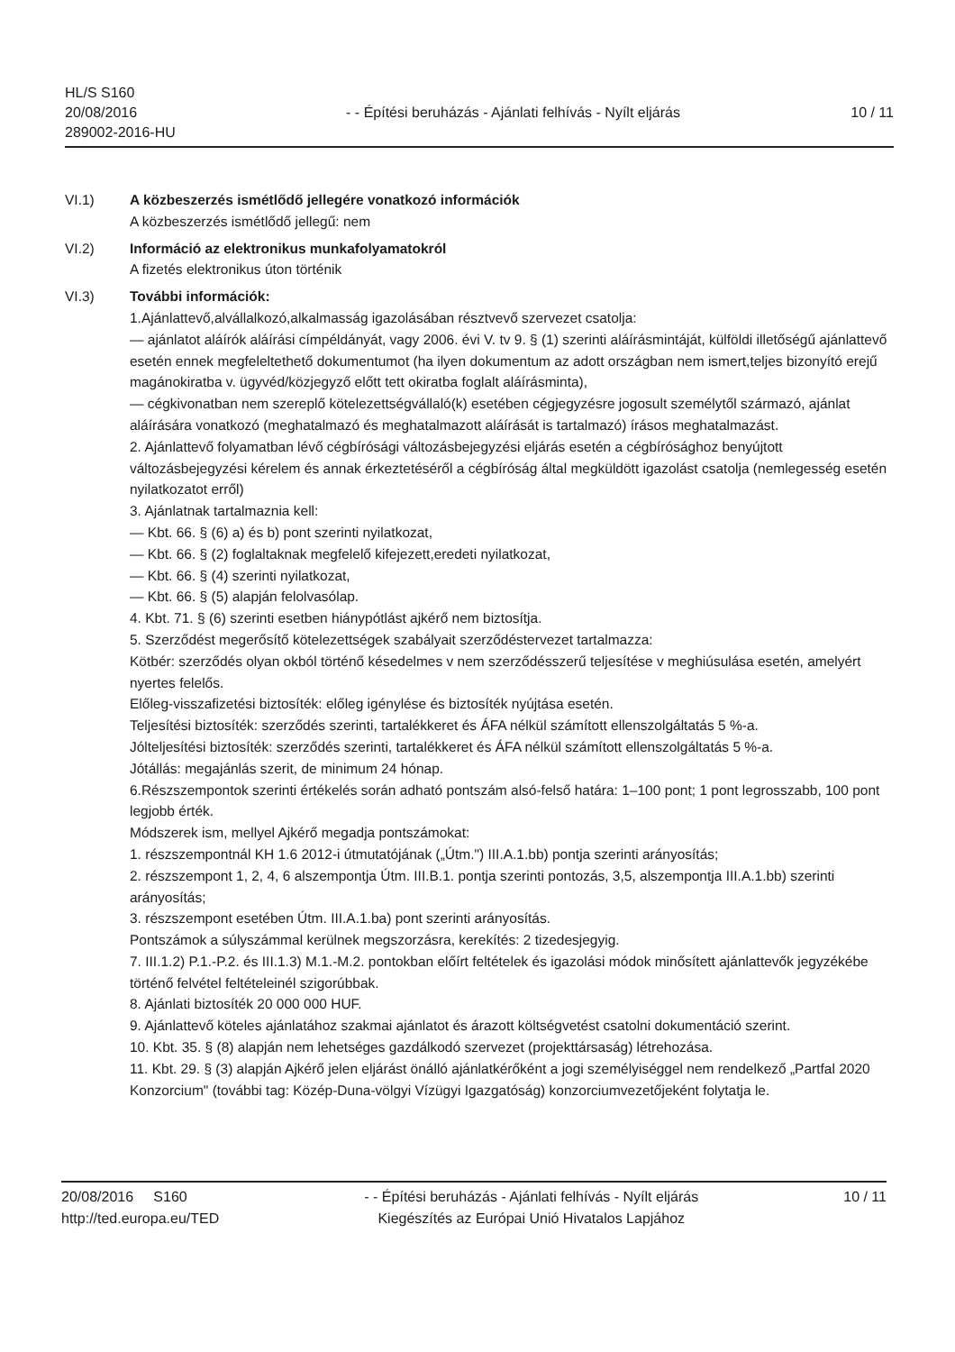HL/S S160
20/08/2016
289002-2016-HU
- - Építési beruházás - Ajánlati felhívás - Nyílt eljárás
10 / 11
VI.1) A közbeszerzés ismétlődő jellegére vonatkozó információk
A közbeszerzés ismétlődő jellegű: nem
VI.2) Információ az elektronikus munkafolyamatokról
A fizetés elektronikus úton történik
VI.3) További információk:
1.Ajánlattevő,alvállalkozó,alkalmasság igazolásában résztvevő szervezet csatolja:
— ajánlatot aláírók aláírási címpéldányát, vagy 2006. évi V. tv 9. § (1) szerinti aláírásmintáját, külföldi illetőségű ajánlattevő esetén ennek megfeleltethető dokumentumot (ha ilyen dokumentum az adott országban nem ismert,teljes bizonyító erejű magánokiratba v. ügyvéd/közjegyző előtt tett okiratba foglalt aláírásminta),
— cégkivonatban nem szereplő kötelezettségvállaló(k) esetében cégjegyzésre jogosult személytől származó, ajánlat aláírására vonatkozó (meghatalmazó és meghatalmazott aláírását is tartalmazó) írásos meghatalmazást.
2. Ajánlattevő folyamatban lévő cégbírósági változásbejegyzési eljárás esetén a cégbírósághoz benyújtott változásbejegyzési kérelem és annak érkeztetéséről a cégbíróság által megküldött igazolást csatolja (nemlegesség esetén nyilatkozatot erről)
3. Ajánlatnak tartalmaznia kell:
— Kbt. 66. § (6) a) és b) pont szerinti nyilatkozat,
— Kbt. 66. § (2) foglaltaknak megfelelő kifejezett,eredeti nyilatkozat,
— Kbt. 66. § (4) szerinti nyilatkozat,
— Kbt. 66. § (5) alapján felolvasólap.
4. Kbt. 71. § (6) szerinti esetben hiánypótlást ajkérő nem biztosítja.
5. Szerződést megerősítő kötelezettségek szabályait szerződéstervezet tartalmazza:
Kötbér: szerződés olyan okból történő késedelmes v nem szerződésszerű teljesítése v meghiúsulása esetén, amelyért nyertes felelős.
Előleg-visszafizetési biztosíték: előleg igénylése és biztosíték nyújtása esetén.
Teljesítési biztosíték: szerződés szerinti, tartalékkeret és ÁFA nélkül számított ellenszolgáltatás 5 %-a.
Jólteljesítési biztosíték: szerződés szerinti, tartalékkeret és ÁFA nélkül számított ellenszolgáltatás 5 %-a.
Jótállás: megajánlás szerit, de minimum 24 hónap.
6.Részszempontok szerinti értékelés során adható pontszám alsó-felső határa: 1–100 pont; 1 pont legrosszabb, 100 pont legjobb érték.
Módszerek ism, mellyel Ajkérő megadja pontszámokat:
1. részszempontnál KH 1.6 2012-i útmutatójának („Útm.") III.A.1.bb) pontja szerinti arányosítás;
2. részszempont 1, 2, 4, 6 alszempontja Útm. III.B.1. pontja szerinti pontozás, 3,5, alszempontja III.A.1.bb) szerinti arányosítás;
3. részszempont esetében Útm. III.A.1.ba) pont szerinti arányosítás.
Pontszámok a súlyszámmal kerülnek megszorzásra, kerekítés: 2 tizedesjegyig.
7. III.1.2) P.1.-P.2. és III.1.3) M.1.-M.2. pontokban előírt feltételek és igazolási módok minősített ajánlattevők jegyzékébe történő felvétel feltételeinél szigorúbbak.
8. Ajánlati biztosíték 20 000 000 HUF.
9. Ajánlattevő köteles ajánlatához szakmai ajánlatot és árazott költségvetést csatolni dokumentáció szerint.
10. Kbt. 35. § (8) alapján nem lehetséges gazdálkodó szervezet (projekttársaság) létrehozása.
11. Kbt. 29. § (3) alapján Ajkérő jelen eljárást önálló ajánlatkérőként a jogi személyiséggel nem rendelkező „Partfal 2020 Konzorcium" (további tag: Közép-Duna-völgyi Vízügyi Igazgatóság) konzorciumvezetőjeként folytatja le.
20/08/2016 S160
http://ted.europa.eu/TED
- - Építési beruházás - Ajánlati felhívás - Nyílt eljárás
Kiegészítés az Európai Unió Hivatalos Lapjához
10 / 11